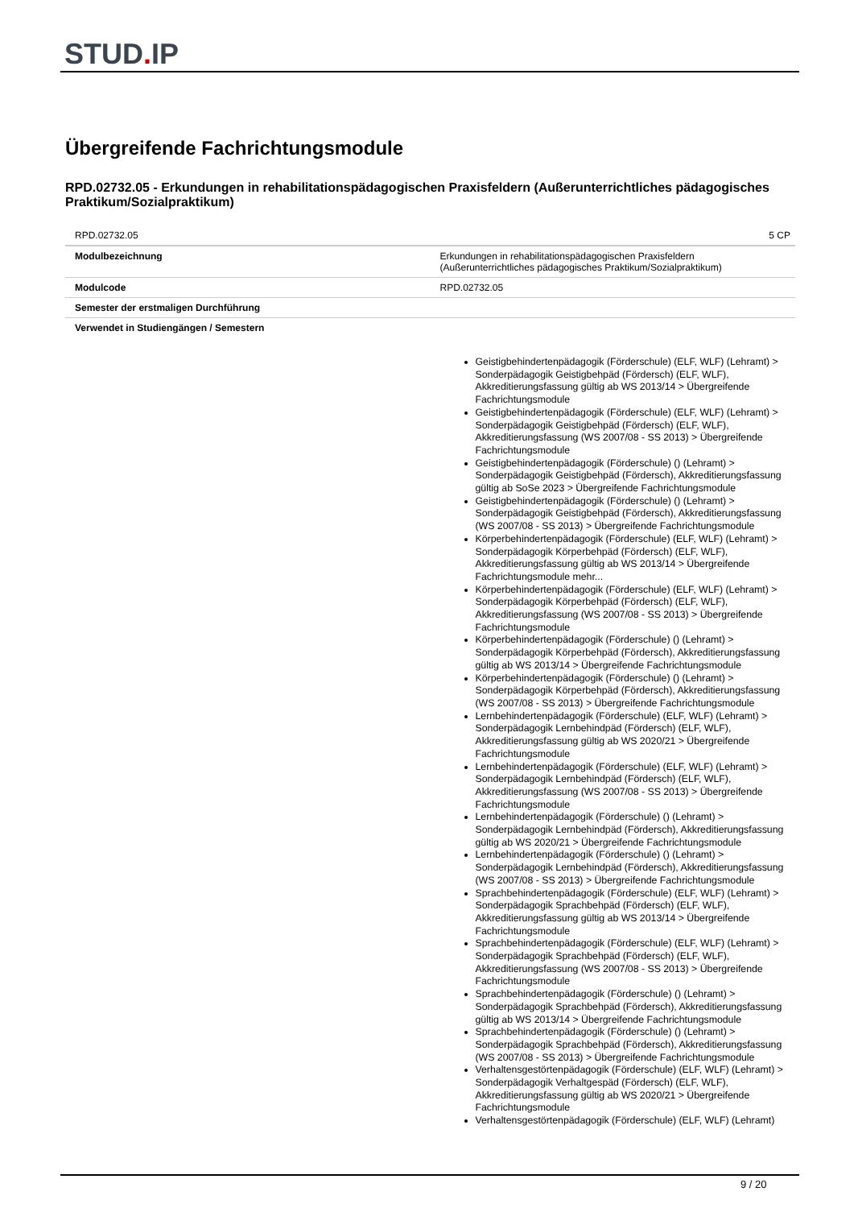STUD. IP
Übergreifende Fachrichtungsmodule
RPD.02732.05 - Erkundungen in rehabilitationspädagogischen Praxisfeldern (Außerunterrichtliches pädagogisches Praktikum/Sozialpraktikum)
| RPD.02732.05 | 5 CP |
| Modulbezeichnung | Erkundungen in rehabilitationspädagogischen Praxisfeldern (Außerunterrichtliches pädagogisches Praktikum/Sozialpraktikum) |
| Modulcode | RPD.02732.05 |
| Semester der erstmaligen Durchführung | |
| Verwendet in Studiengängen / Semestern | |
| | Geistigbehindertenpädagogik (Förderschule) (ELF, WLF) (Lehramt) > Sonderpädagogik Geistigbehpäd (Fördersch) (ELF, WLF), Akkreditierungsfassung gültig ab WS 2013/14 > Übergreifende Fachrichtungsmodule Geistigbehindertenpädagogik (Förderschule) (ELF, WLF) (Lehramt) > Sonderpädagogik Geistigbehpäd (Fördersch) (ELF, WLF), Akkreditierungsfassung (WS 2007/08 - SS 2013) > Übergreifende Fachrichtungsmodule Geistigbehindertenpädagogik (Förderschule) () (Lehramt) > Sonderpädagogik Geistigbehpäd (Fördersch), Akkreditierungsfassung gültig ab SoSe 2023 > Übergreifende Fachrichtungsmodule Geistigbehindertenpädagogik (Förderschule) () (Lehramt) > Sonderpädagogik Geistigbehpäd (Fördersch), Akkreditierungsfassung (WS 2007/08 - SS 2013) > Übergreifende Fachrichtungsmodule Körperbehindertenpädagogik (Förderschule) (ELF, WLF) (Lehramt) > Sonderpädagogik Körperbehpäd (Fördersch) (ELF, WLF), Akkreditierungsfassung gültig ab WS 2013/14 > Übergreifende Fachrichtungsmodule mehr... Körperbehindertenpädagogik (Förderschule) (ELF, WLF) (Lehramt) > Sonderpädagogik Körperbehpäd (Fördersch) (ELF, WLF), Akkreditierungsfassung (WS 2007/08 - SS 2013) > Übergreifende Fachrichtungsmodule Körperbehindertenpädagogik (Förderschule) () (Lehramt) > Sonderpädagogik Körperbehpäd (Fördersch), Akkreditierungsfassung gültig ab WS 2013/14 > Übergreifende Fachrichtungsmodule Körperbehindertenpädagogik (Förderschule) () (Lehramt) > Sonderpädagogik Körperbehpäd (Fördersch), Akkreditierungsfassung (WS 2007/08 - SS 2013) > Übergreifende Fachrichtungsmodule Lernbehindertenpädagogik (Förderschule) (ELF, WLF) (Lehramt) > Sonderpädagogik Lernbehindpäd (Fördersch) (ELF, WLF), Akkreditierungsfassung gültig ab WS 2020/21 > Übergreifende Fachrichtungsmodule Lernbehindertenpädagogik (Förderschule) (ELF, WLF) (Lehramt) > Sonderpädagogik Lernbehindpäd (Fördersch) (ELF, WLF), Akkreditierungsfassung (WS 2007/08 - SS 2013) > Übergreifende Fachrichtungsmodule Lernbehindertenpädagogik (Förderschule) () (Lehramt) > Sonderpädagogik Lernbehindpäd (Fördersch), Akkreditierungsfassung gültig ab WS 2020/21 > Übergreifende Fachrichtungsmodule Lernbehindertenpädagogik (Förderschule) () (Lehramt) > Sonderpädagogik Lernbehindpäd (Fördersch), Akkreditierungsfassung (WS 2007/08 - SS 2013) > Übergreifende Fachrichtungsmodule Sprachbehindertenpädagogik (Förderschule) (ELF, WLF) (Lehramt) > Sonderpädagogik Sprachbehpäd (Fördersch) (ELF, WLF), Akkreditierungsfassung gültig ab WS 2013/14 > Übergreifende Fachrichtungsmodule Sprachbehindertenpädagogik (Förderschule) (ELF, WLF) (Lehramt) > Sonderpädagogik Sprachbehpäd (Fördersch) (ELF, WLF), Akkreditierungsfassung (WS 2007/08 - SS 2013) > Übergreifende Fachrichtungsmodule Sprachbehindertenpädagogik (Förderschule) () (Lehramt) > Sonderpädagogik Sprachbehpäd (Fördersch), Akkreditierungsfassung gültig ab WS 2013/14 > Übergreifende Fachrichtungsmodule Sprachbehindertenpädagogik (Förderschule) () (Lehramt) > Sonderpädagogik Sprachbehpäd (Fördersch), Akkreditierungsfassung (WS 2007/08 - SS 2013) > Übergreifende Fachrichtungsmodule Verhaltensgestörtenpädagogik (Förderschule) (ELF, WLF) (Lehramt) > Sonderpädagogik Verhaltgespäd (Fördersch) (ELF, WLF), Akkreditierungsfassung gültig ab WS 2020/21 > Übergreifende Fachrichtungsmodule Verhaltensgestörtenpädagogik (Förderschule) (ELF, WLF) (Lehramt) |
9 / 20